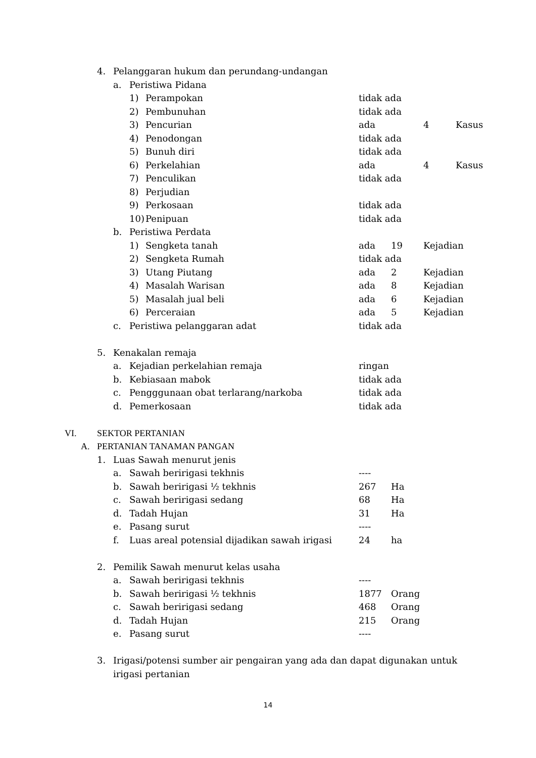4. Pelanggaran hukum dan perundang-undangan
a. Peristiwa Pidana
1) Perampokan tidak ada
2) Pembunuhan tidak ada
3) Pencurian ada 4 Kasus
4) Penodongan tidak ada
5) Bunuh diri tidak ada
6) Perkelahian ada 4 Kasus
7) Penculikan tidak ada
8) Perjudian
9) Perkosaan tidak ada
10) Penipuan tidak ada
b. Peristiwa Perdata
1) Sengketa tanah ada 19 Kejadian
2) Sengketa Rumah tidak ada
3) Utang Piutang ada 2 Kejadian
4) Masalah Warisan ada 8 Kejadian
5) Masalah jual beli ada 6 Kejadian
6) Perceraian ada 5 Kejadian
c. Peristiwa pelanggaran adat tidak ada
5. Kenakalan remaja
a. Kejadian perkelahian remaja ringan
b. Kebiasaan mabok tidak ada
c. Pengggunaan obat terlarang/narkoba tidak ada
d. Pemerkosaan tidak ada
VI. SEKTOR PERTANIAN
A. PERTANIAN TANAMAN PANGAN
1. Luas Sawah menurut jenis
a. Sawah beririgasi tekhnis ----
b. Sawah beririgasi ½ tekhnis 267 Ha
c. Sawah beririgasi sedang 68 Ha
d. Tadah Hujan 31 Ha
e. Pasang surut ----
f. Luas areal potensial dijadikan sawah irigasi
24 ha
2. Pemilik Sawah menurut kelas usaha
a. Sawah beririgasi tekhnis ----
b. Sawah beririgasi ½ tekhnis 1877 Orang
c. Sawah beririgasi sedang 468 Orang
d. Tadah Hujan 215 Orang
e. Pasang surut ----
3. Irigasi/potensi sumber air pengairan yang ada dan dapat digunakan untuk irigasi pertanian
14